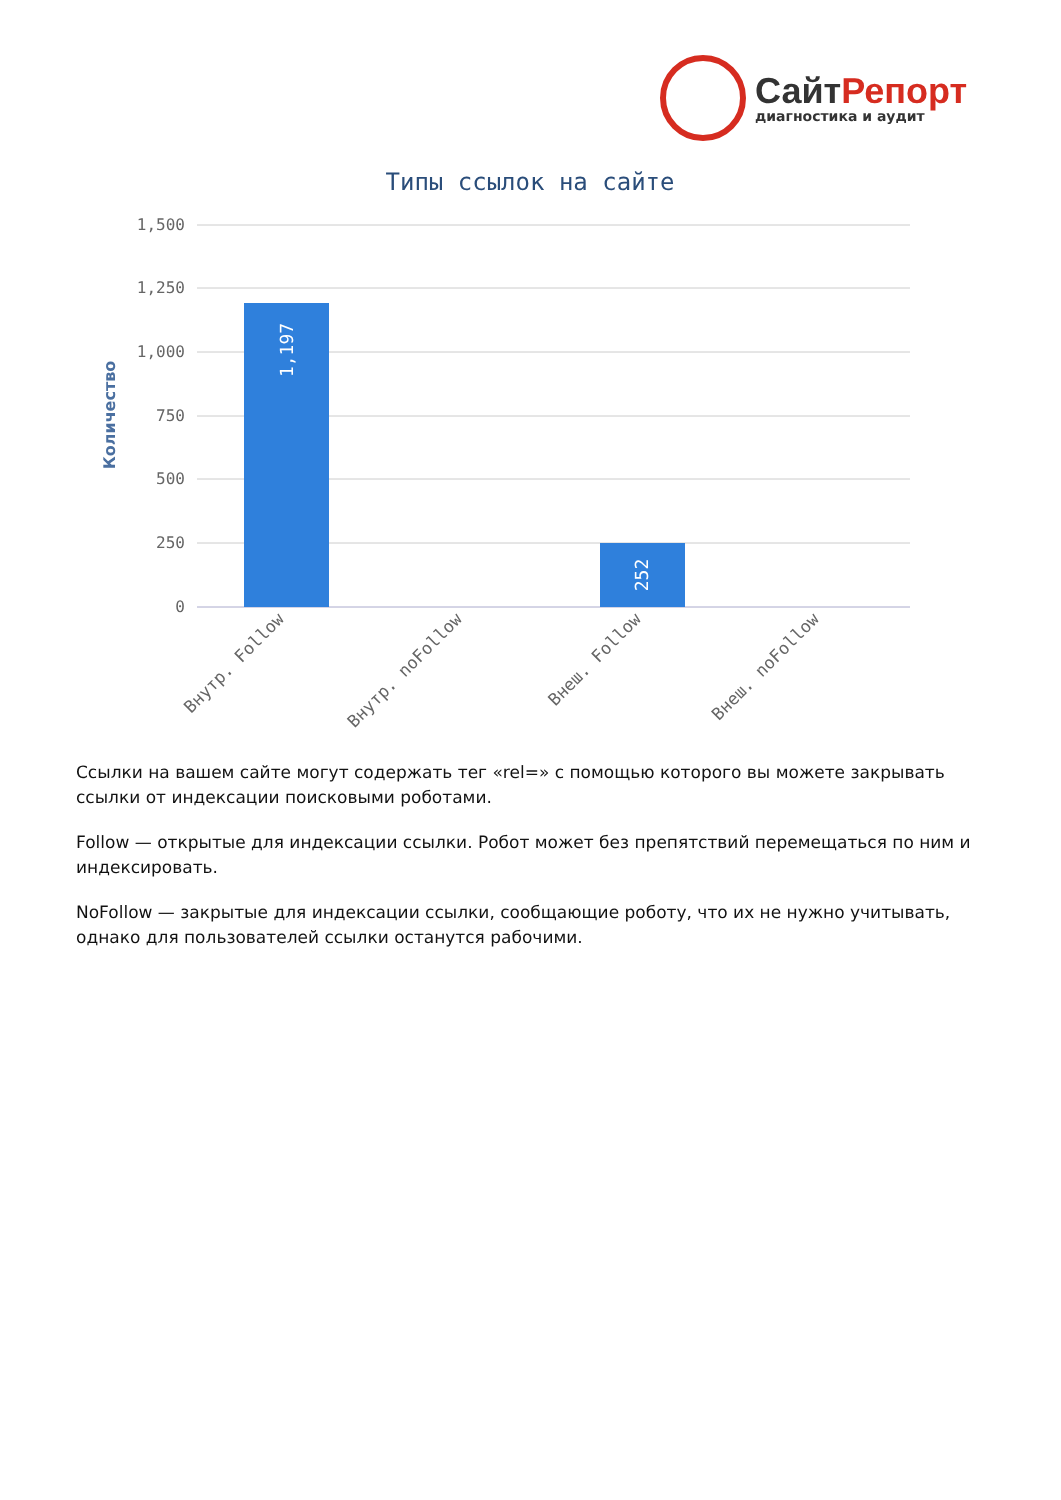СайтРепорт
диагностика и аудит
Типы ссылок на сайте
1,500
1,250
1,000
750
500
250
0
Количество
1,197
252
Внутр. Follow
Внутр. noFollow
Внеш. Follow
Внеш. noFollow
Ссылки на вашем сайте могут содержать тег «rel=» с помощью которого вы можете закрывать ссылки от индексации поисковыми роботами.
Follow — открытые для индексации ссылки. Робот может без препятствий перемещаться по ним и индексировать.
NoFollow — закрытые для индексации ссылки, сообщающие роботу, что их не нужно учитывать, однако для пользователей ссылки останутся рабочими.